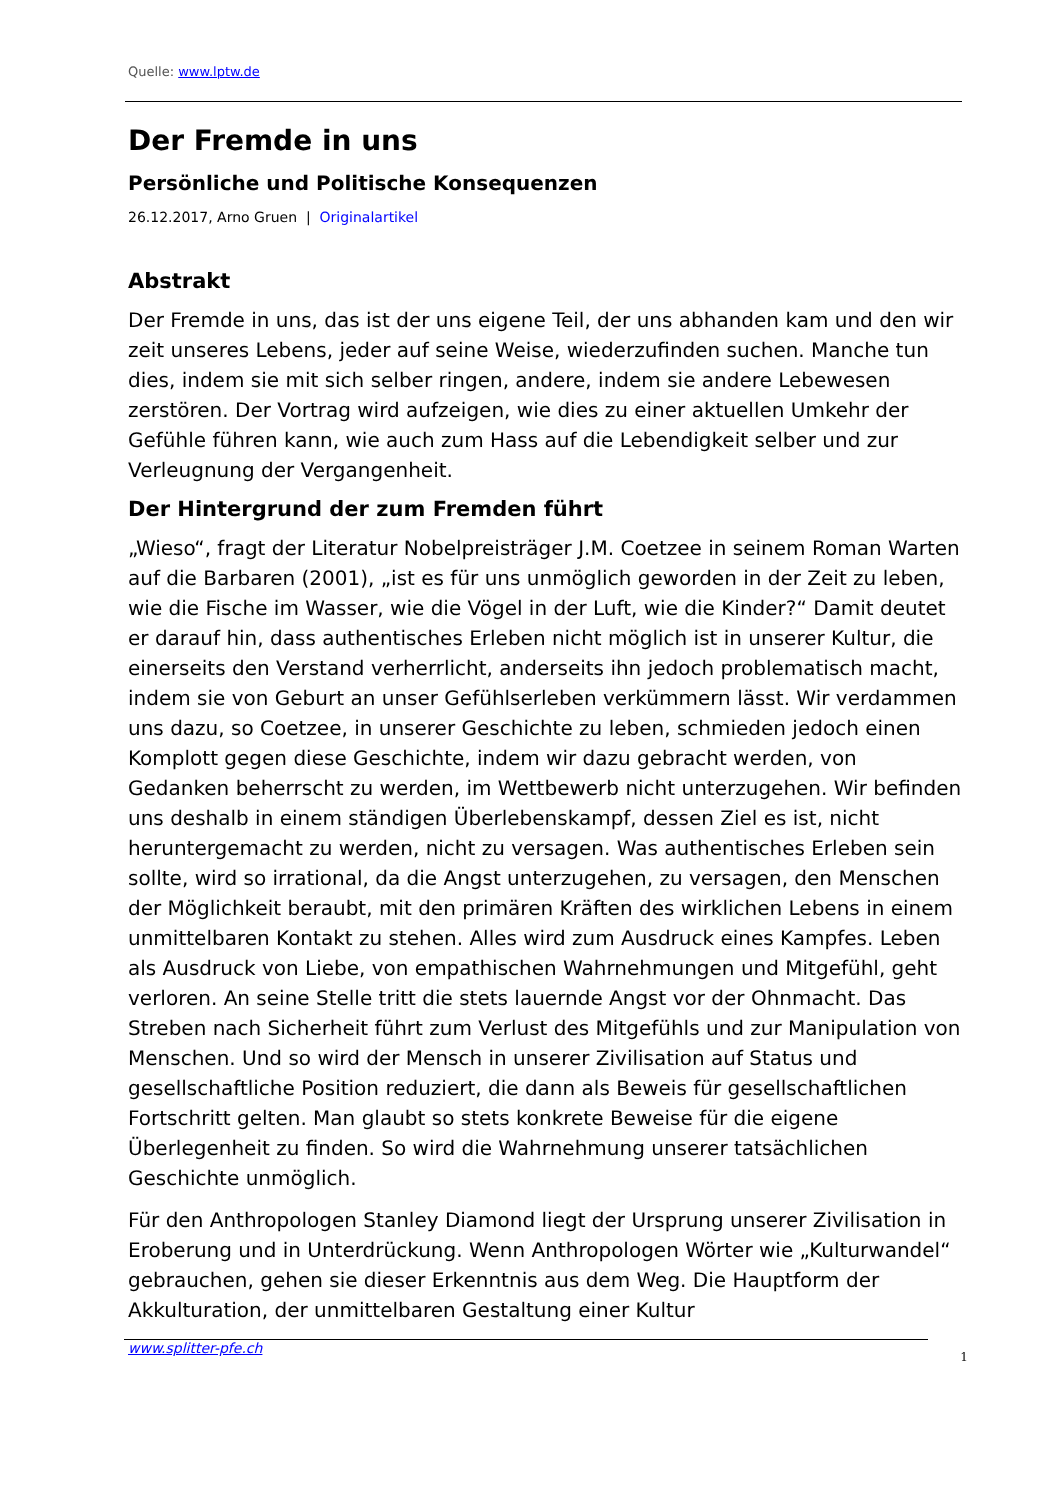Quelle: www.lptw.de
Der Fremde in uns
Persönliche und Politische Konsequenzen
26.12.2017, Arno Gruen | Originalartikel
Abstrakt
Der Fremde in uns, das ist der uns eigene Teil, der uns abhanden kam und den wir zeit unseres Lebens, jeder auf seine Weise, wiederzufinden suchen. Manche tun dies, indem sie mit sich selber ringen, andere, indem sie andere Lebewesen zerstören. Der Vortrag wird aufzeigen, wie dies zu einer aktuel­len Umkehr der Gefühle führen kann, wie auch zum Hass auf die Lebendig­keit selber und zur Verleugnung der Vergangenheit.
Der Hintergrund der zum Fremden führt
„Wieso“, fragt der Literatur Nobelpreisträger J.M. Coetzee in seinem Roman Warten auf die Barbaren (2001), „ist es für uns unmöglich geworden in der Zeit zu leben, wie die Fische im Wasser, wie die Vögel in der Luft, wie die Kinder?“ Damit deutet er darauf hin, dass authentisches Erleben nicht möglich ist in unserer Kultur, die einerseits den Verstand verherrlicht, anderseits ihn jedoch problematisch macht, indem sie von Geburt an unser Gefühlserleben verkümmern lässt. Wir verdammen uns dazu, so Coetzee, in unserer Geschichte zu leben, schmieden jedoch einen Komplott gegen diese Geschichte, indem wir dazu gebracht werden, von Gedanken beherrscht zu werden, im Wettbewerb nicht unterzugehen. Wir befinden uns deshalb in einem ständigen Überlebenskampf, dessen Ziel es ist, nicht herunterge­macht zu werden, nicht zu versagen. Was authentisches Erleben sein sollte, wird so irrational, da die Angst unterzugehen, zu versagen, den Menschen der Möglichkeit beraubt, mit den primären Kräften des wirklichen Lebens in einem unmittelbaren Kontakt zu stehen. Alles wird zum Ausdruck eines Kampfes. Leben als Ausdruck von Liebe, von empathischen Wahrnehmungen und Mitgefühl, geht verloren. An seine Stelle tritt die stets lauernde Angst vor der Ohnmacht. Das Streben nach Sicherheit führt zum Verlust des Mitgefühls und zur Manipulation von Menschen. Und so wird der Mensch in unserer Zivilisation auf Status und gesellschaftliche Position reduziert, die dann als Beweis für gesellschaftlichen Fortschritt gelten. Man glaubt so stets konkrete Beweise für die eigene Überlegenheit zu finden. So wird die Wahr­nehmung unserer tatsächlichen Geschichte unmöglich.
Für den Anthropologen Stanley Diamond liegt der Ursprung unserer Zivilisa­tion in Eroberung und in Unterdrückung. Wenn Anthropologen Wörter wie „Kulturwandel“ gebrauchen, gehen sie dieser Erkenntnis aus dem Weg. Die Hauptform der Akkulturation, der unmittelbaren Gestaltung einer Kultur
www.splitter-pfe.ch 1